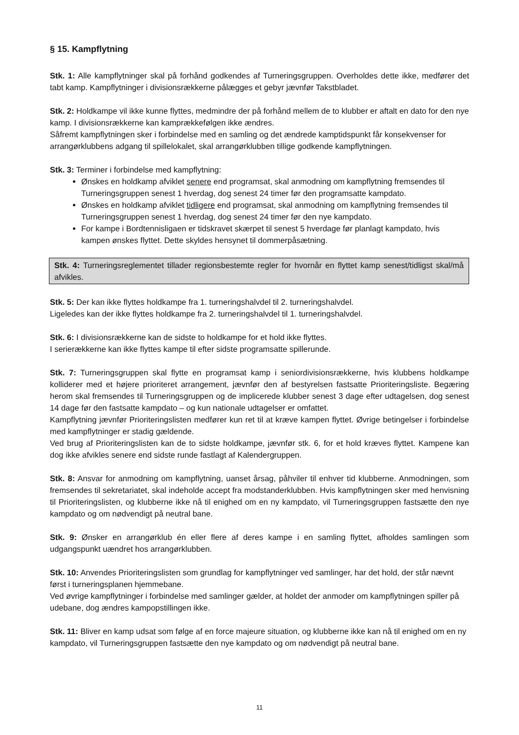§ 15. Kampflytning
Stk. 1: Alle kampflytninger skal på forhånd godkendes af Turneringsgruppen. Overholdes dette ikke, medfører det tabt kamp. Kampflytninger i divisionsrækkerne pålægges et gebyr jævnfør Takstbladet.
Stk. 2: Holdkampe vil ikke kunne flyttes, medmindre der på forhånd mellem de to klubber er aftalt en dato for den nye kamp. I divisionsrækkerne kan kamprækkefølgen ikke ændres.
Såfremt kampflytningen sker i forbindelse med en samling og det ændrede kamptidspunkt får konsekvenser for arrangørklubbens adgang til spillelokalet, skal arrangørklubben tillige godkende kampflytningen.
Stk. 3: Terminer i forbindelse med kampflytning:
Ønskes en holdkamp afviklet senere end programsat, skal anmodning om kampflytning fremsendes til Turneringsgruppen senest 1 hverdag, dog senest 24 timer før den programsatte kampdato.
Ønskes en holdkamp afviklet tidligere end programsat, skal anmodning om kampflytning fremsendes til Turneringsgruppen senest 1 hverdag, dog senest 24 timer før den nye kampdato.
For kampe i Bordtennisligaen er tidskravet skærpet til senest 5 hverdage før planlagt kampdato, hvis kampen ønskes flyttet. Dette skyldes hensynet til dommerpåsætning.
Stk. 4: Turneringsreglementet tillader regionsbestemte regler for hvornår en flyttet kamp senest/tidligst skal/må afvikles.
Stk. 5: Der kan ikke flyttes holdkampe fra 1. turneringshalvdel til 2. turneringshalvdel.
Ligeledes kan der ikke flyttes holdkampe fra 2. turneringshalvdel til 1. turneringshalvdel.
Stk. 6: I divisionsrækkerne kan de sidste to holdkampe for et hold ikke flyttes.
I serierækkerne kan ikke flyttes kampe til efter sidste programsatte spillerunde.
Stk. 7: Turneringsgruppen skal flytte en programsat kamp i seniordivisionsrækkerne, hvis klubbens holdkampe kolliderer med et højere prioriteret arrangement, jævnfør den af bestyrelsen fastsatte Prioriteringsliste. Begæring herom skal fremsendes til Turneringsgruppen og de implicerede klubber senest 3 dage efter udtagelsen, dog senest 14 dage før den fastsatte kampdato – og kun nationale udtagelser er omfattet.
Kampflytning jævnfør Prioriteringslisten medfører kun ret til at kræve kampen flyttet. Øvrige betingelser i forbindelse med kampflytninger er stadig gældende.
Ved brug af Prioriteringslisten kan de to sidste holdkampe, jævnfør stk. 6, for et hold kræves flyttet. Kampene kan dog ikke afvikles senere end sidste runde fastlagt af Kalendergruppen.
Stk. 8: Ansvar for anmodning om kampflytning, uanset årsag, påhviler til enhver tid klubberne. Anmodningen, som fremsendes til sekretariatet, skal indeholde accept fra modstanderklubben. Hvis kampflytningen sker med henvisning til Prioriteringslisten, og klubberne ikke nå til enighed om en ny kampdato, vil Turneringsgruppen fastsætte den nye kampdato og om nødvendigt på neutral bane.
Stk. 9: Ønsker en arrangørklub én eller flere af deres kampe i en samling flyttet, afholdes samlingen som udgangspunkt uændret hos arrangørklubben.
Stk. 10: Anvendes Prioriteringslisten som grundlag for kampflytninger ved samlinger, har det hold, der står nævnt først i turneringsplanen hjemmebane.
Ved øvrige kampflytninger i forbindelse med samlinger gælder, at holdet der anmoder om kampflytningen spiller på udebane, dog ændres kampopstillingen ikke.
Stk. 11: Bliver en kamp udsat som følge af en force majeure situation, og klubberne ikke kan nå til enighed om en ny kampdato, vil Turneringsgruppen fastsætte den nye kampdato og om nødvendigt på neutral bane.
11